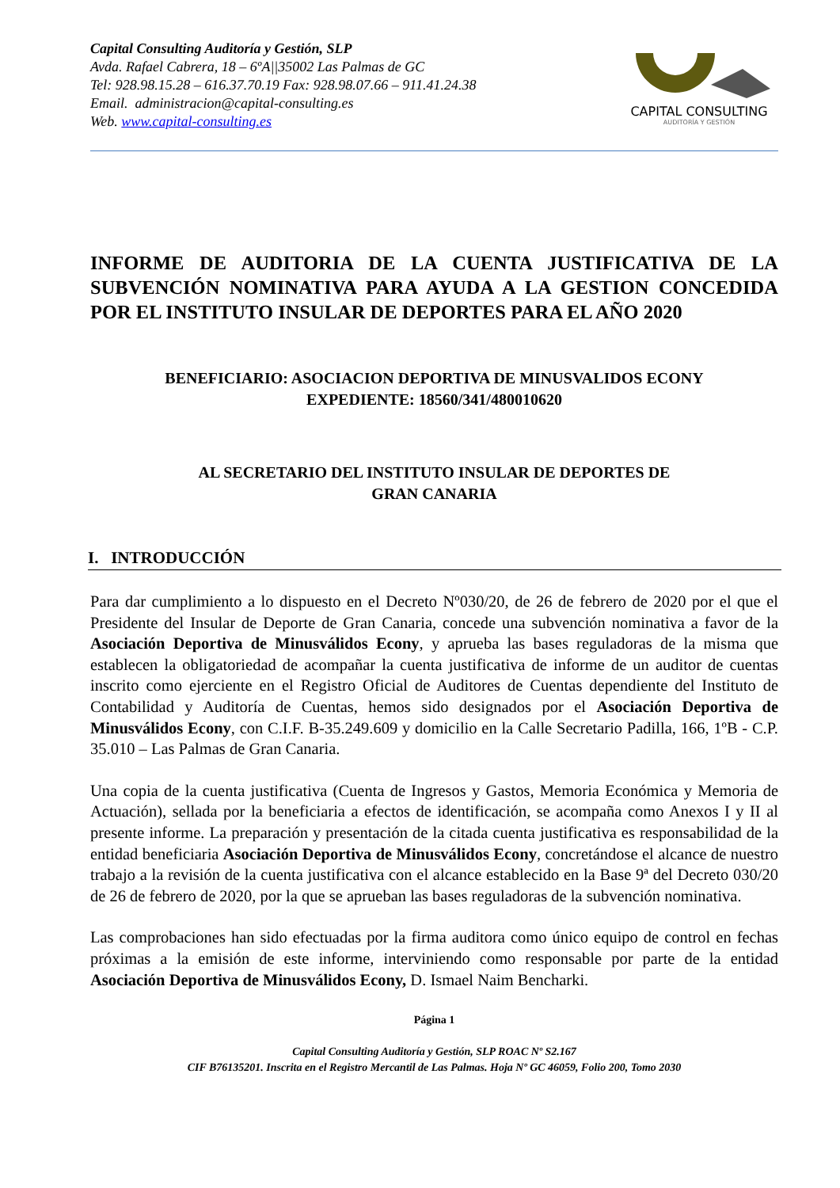Capital Consulting Auditoría y Gestión, SLP
Avda. Rafael Cabrera, 18 – 6ºA||35002 Las Palmas de GC
Tel: 928.98.15.28 – 616.37.70.19 Fax: 928.98.07.66 – 911.41.24.38
Email. administracion@capital-consulting.es
Web. www.capital-consulting.es
CAPITAL CONSULTING
AUDITORÍA Y GESTIÓN
INFORME DE AUDITORIA DE LA CUENTA JUSTIFICATIVA DE LA SUBVENCIÓN NOMINATIVA PARA AYUDA A LA GESTION CONCEDIDA POR EL INSTITUTO INSULAR DE DEPORTES PARA EL AÑO 2020
BENEFICIARIO: ASOCIACION DEPORTIVA DE MINUSVALIDOS ECONY
EXPEDIENTE: 18560/341/480010620
AL SECRETARIO DEL INSTITUTO INSULAR DE DEPORTES DE
GRAN CANARIA
I. INTRODUCCIÓN
Para dar cumplimiento a lo dispuesto en el Decreto Nº030/20, de 26 de febrero de 2020 por el que el Presidente del Insular de Deporte de Gran Canaria, concede una subvención nominativa a favor de la Asociación Deportiva de Minusválidos Econy, y aprueba las bases reguladoras de la misma que establecen la obligatoriedad de acompañar la cuenta justificativa de informe de un auditor de cuentas inscrito como ejerciente en el Registro Oficial de Auditores de Cuentas dependiente del Instituto de Contabilidad y Auditoría de Cuentas, hemos sido designados por el Asociación Deportiva de Minusválidos Econy, con C.I.F. B-35.249.609 y domicilio en la Calle Secretario Padilla, 166, 1ºB - C.P. 35.010 – Las Palmas de Gran Canaria.
Una copia de la cuenta justificativa (Cuenta de Ingresos y Gastos, Memoria Económica y Memoria de Actuación), sellada por la beneficiaria a efectos de identificación, se acompaña como Anexos I y II al presente informe. La preparación y presentación de la citada cuenta justificativa es responsabilidad de la entidad beneficiaria Asociación Deportiva de Minusválidos Econy, concretándose el alcance de nuestro trabajo a la revisión de la cuenta justificativa con el alcance establecido en la Base 9ª del Decreto 030/20 de 26 de febrero de 2020, por la que se aprueban las bases reguladoras de la subvención nominativa.
Las comprobaciones han sido efectuadas por la firma auditora como único equipo de control en fechas próximas a la emisión de este informe, interviniendo como responsable por parte de la entidad Asociación Deportiva de Minusválidos Econy, D. Ismael Naim Bencharki.
Página 1
Capital Consulting Auditoría y Gestión, SLP ROAC Nº S2.167
CIF B76135201. Inscrita en el Registro Mercantil de Las Palmas. Hoja Nº GC 46059, Folio 200, Tomo 2030